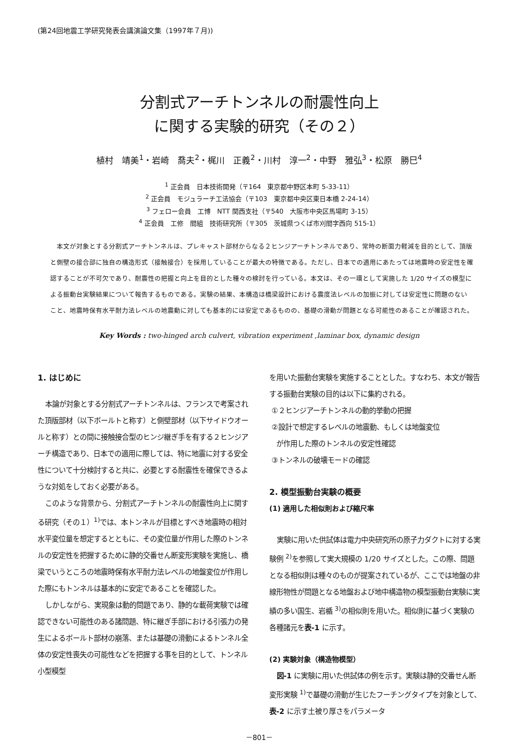(第24回地震工学研究発表会講演論文集（1997年７月))
分割式アーチトンネルの耐震性向上
に関する実験的研究（その２）
植村　靖美<sup>1</sup>・岩崎　喬夫<sup>2</sup>・梶川　正義<sup>2</sup>・川村　淳一<sup>2</sup>・中野　雅弘<sup>3</sup>・松原　勝巳<sup>4</sup>
<sup>1</sup> 正会員　日本技術開発（〒164　東京都中野区本町 5-33-11）
<sup>2</sup> 正会員　モジュラーチ工法協会（〒103　東京都中央区東日本橋 2-24-14）
<sup>3</sup> フェロー会員　工博　NTT 関西支社（〒540　大阪市中央区馬場町 3-15）
<sup>4</sup> 正会員　工修　間組　技術研究所（〒305　茨城県つくば市刈間字西向 515-1）
本文が対象とする分割式アーチトンネルは、プレキャスト部材からなる２ヒンジアーチトンネルであり、常時の断面力軽減を目的として、頂版と側壁の接合部に独自の構造形式（接触接合）を採用していることが最大の特徴である。ただし、日本での適用にあたっては地震時の安定性を確認することが不可欠であり、耐震性の把握と向上を目的とした種々の検討を行っている。本文は、その一環として実施した 1/20 サイズの模型による振動台実験結果について報告するものである。実験の結果、本構造は橋梁設計における震度法レベルの加振に対しては安定性に問題のないこと、地震時保有水平耐力法レベルの地震動に対しても基本的には安定であるものの、基礎の滑動が問題となる可能性のあることが確認された。
Key Words : two-hinged arch culvert, vibration experiment ,laminar box, dynamic design
1. はじめに
本論が対象とする分割式アーチトンネルは、フランスで考案された頂版部材（以下ボールトと称す）と側壁部材（以下サイドウオールと称す）との間に接触接合型のヒンジ継ぎ手を有する２ヒンジアーチ構造であり、日本での適用に際しては、特に地震に対する安全性について十分検討すると共に、必要とする耐震性を確保できるような対処をしておく必要がある。
このような背景から、分割式アーチトンネルの耐震性向上に関する研究（その１）<sup>1)</sup>では、本トンネルが目標とすべき地震時の相対水平変位量を想定するとともに、その変位量が作用した際のトンネルの安定性を把握するために静的交番せん断変形実験を実施し、橋梁でいうところの地震時保有水平耐力法レベルの地盤変位が作用した際にもトンネルは基本的に安定であることを確認した。
しかしながら、実現象は動的問題であり、静的な載荷実験では確認できない可能性のある諸問題、特に継ぎ手部における引張力の発生によるボールト部材の崩落、または基礎の滑動によるトンネル全体の安定性喪失の可能性などを把握する事を目的として、トンネル小型模型
を用いた振動台実験を実施することとした。すなわち、本文が報告する振動台実験の目的は以下に集約される。
①２ヒンジアーチトンネルの動的挙動の把握
②設計で想定するレベルの地震動、もしくは地盤変位
が作用した際のトンネルの安定性確認
③トンネルの破壊モードの確認
2. 模型振動台実験の概要
(1) 適用した相似則および縮尺率
実験に用いた供試体は電力中央研究所の原子力ダクトに対する実験例 <sup>2)</sup>を参照して実大規模の 1/20 サイズとした。この際、問題となる相似則は種々のものが提案されているが、ここでは地盤の非線形物性が問題となる地盤および地中構造物の模型振動台実験に実績の多い国生、岩楯 <sup>3)</sup>の相似則を用いた。相似則に基づく実験の各種諸元を表-1 に示す。
(2) 実験対象（構造物模型）
図-1 に実験に用いた供試体の例を示す。実験は静的交番せん断変形実験 <sup>1)</sup>で基礎の滑動が生じたフーチングタイプを対象として、表-2 に示す土被り厚さをパラメータ
－801－